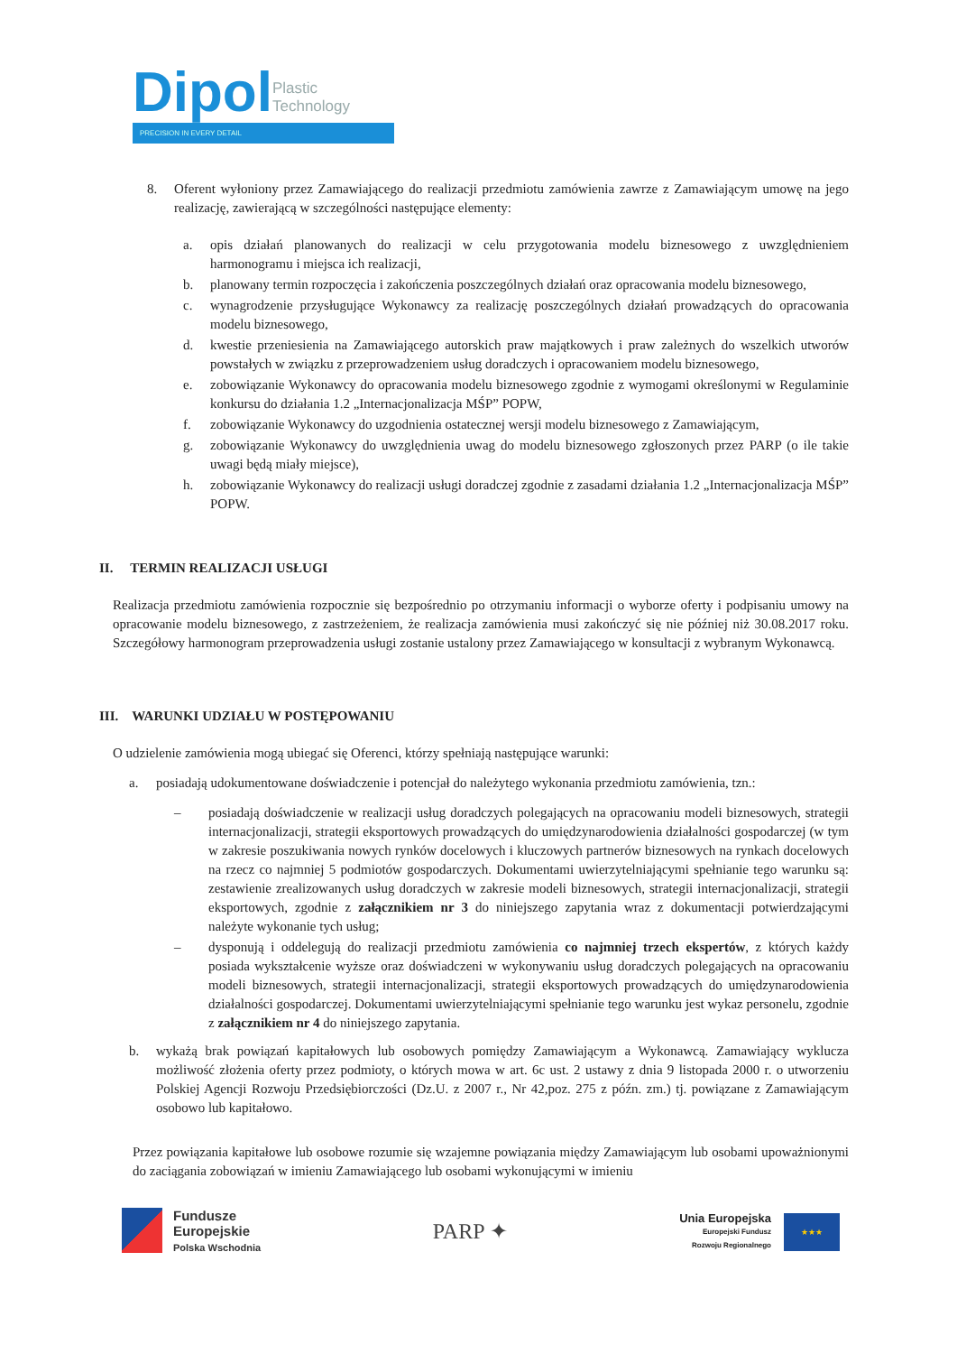Dipol Plastic
Technology
PRECISION IN EVERY DETAIL
8. Oferent wyłoniony przez Zamawiającego do realizacji przedmiotu zamówienia zawrze z Zamawiającym umowę na jego realizację, zawierającą w szczególności następujące elementy:
a. opis działań planowanych do realizacji w celu przygotowania modelu biznesowego z uwzględnieniem harmonogramu i miejsca ich realizacji,
b. planowany termin rozpoczęcia i zakończenia poszczególnych działań oraz opracowania modelu biznesowego,
c. wynagrodzenie przysługujące Wykonawcy za realizację poszczególnych działań prowadzących do opracowania modelu biznesowego,
d. kwestie przeniesienia na Zamawiającego autorskich praw majątkowych i praw zależnych do wszelkich utworów powstałych w związku z przeprowadzeniem usług doradczych i opracowaniem modelu biznesowego,
e. zobowiązanie Wykonawcy do opracowania modelu biznesowego zgodnie z wymogami określonymi w Regulaminie konkursu do działania 1.2 „Internacjonalizacja MŚP” POPW,
f. zobowiązanie Wykonawcy do uzgodnienia ostatecznej wersji modelu biznesowego z Zamawiającym,
g. zobowiązanie Wykonawcy do uwzględnienia uwag do modelu biznesowego zgłoszonych przez PARP (o ile takie uwagi będą miały miejsce),
h. zobowiązanie Wykonawcy do realizacji usługi doradczej zgodnie z zasadami działania 1.2 „Internacjonalizacja MŚP” POPW.
II. TERMIN REALIZACJI USŁUGI
Realizacja przedmiotu zamówienia rozpocznie się bezpośrednio po otrzymaniu informacji o wyborze oferty i podpisaniu umowy na opracowanie modelu biznesowego, z zastrzeżeniem, że realizacja zamówienia musi zakończyć się nie później niż 30.08.2017 roku. Szczegółowy harmonogram przeprowadzenia usługi zostanie ustalony przez Zamawiającego w konsultacji z wybranym Wykonawcą.
III. WARUNKI UDZIAŁU W POSTĘPOWANIU
O udzielenie zamówienia mogą ubiegać się Oferenci, którzy spełniają następujące warunki:
a. posiadają udokumentowane doświadczenie i potencjał do należytego wykonania przedmiotu zamówienia, tzn.:
– posiadają doświadczenie w realizacji usług doradczych polegających na opracowaniu modeli biznesowych, strategii internacjonalizacji, strategii eksportowych prowadzących do umiędzynarodowienia działalności gospodarczej (w tym w zakresie poszukiwania nowych rynków docelowych i kluczowych partnerów biznesowych na rynkach docelowych na rzecz co najmniej 5 podmiotów gospodarczych. Dokumentami uwierzytelniającymi spełnianie tego warunku są: zestawienie zrealizowanych usług doradczych w zakresie modeli biznesowych, strategii internacjonalizacji, strategii eksportowych, zgodnie z załącznikiem nr 3 do niniejszego zapytania wraz z dokumentacji potwierdzającymi należyte wykonanie tych usług;
– dysponują i oddelegują do realizacji przedmiotu zamówienia co najmniej trzech ekspertów, z których każdy posiada wykształcenie wyższe oraz doświadczeni w wykonywaniu usług doradczych polegających na opracowaniu modeli biznesowych, strategii internacjonalizacji, strategii eksportowych prowadzących do umiędzynarodowienia działalności gospodarczej. Dokumentami uwierzytelniającymi spełnianie tego warunku jest wykaz personelu, zgodnie z załącznikiem nr 4 do niniejszego zapytania.
b. wykażą brak powiązań kapitałowych lub osobowych pomiędzy Zamawiającym a Wykonawcą. Zamawiający wyklucza możliwość złożenia oferty przez podmioty, o których mowa w art. 6c ust. 2 ustawy z dnia 9 listopada 2000 r. o utworzeniu Polskiej Agencji Rozwoju Przedsiębiorczości (Dz.U. z 2007 r., Nr 42,poz. 275 z późn. zm.) tj. powiązane z Zamawiającym osobowo lub kapitałowo.
Przez powiązania kapitałowe lub osobowe rozumie się wzajemne powiązania między Zamawiającym lub osobami upoważnionymi do zaciągania zobowiązań w imieniu Zamawiającego lub osobami wykonującymi w imieniu
Fundusze
Europejskie
Polska Wschodnia
PARP ✦
Unia Europejska
Europejski Fundusz
Rozwoju Regionalnego
★★★